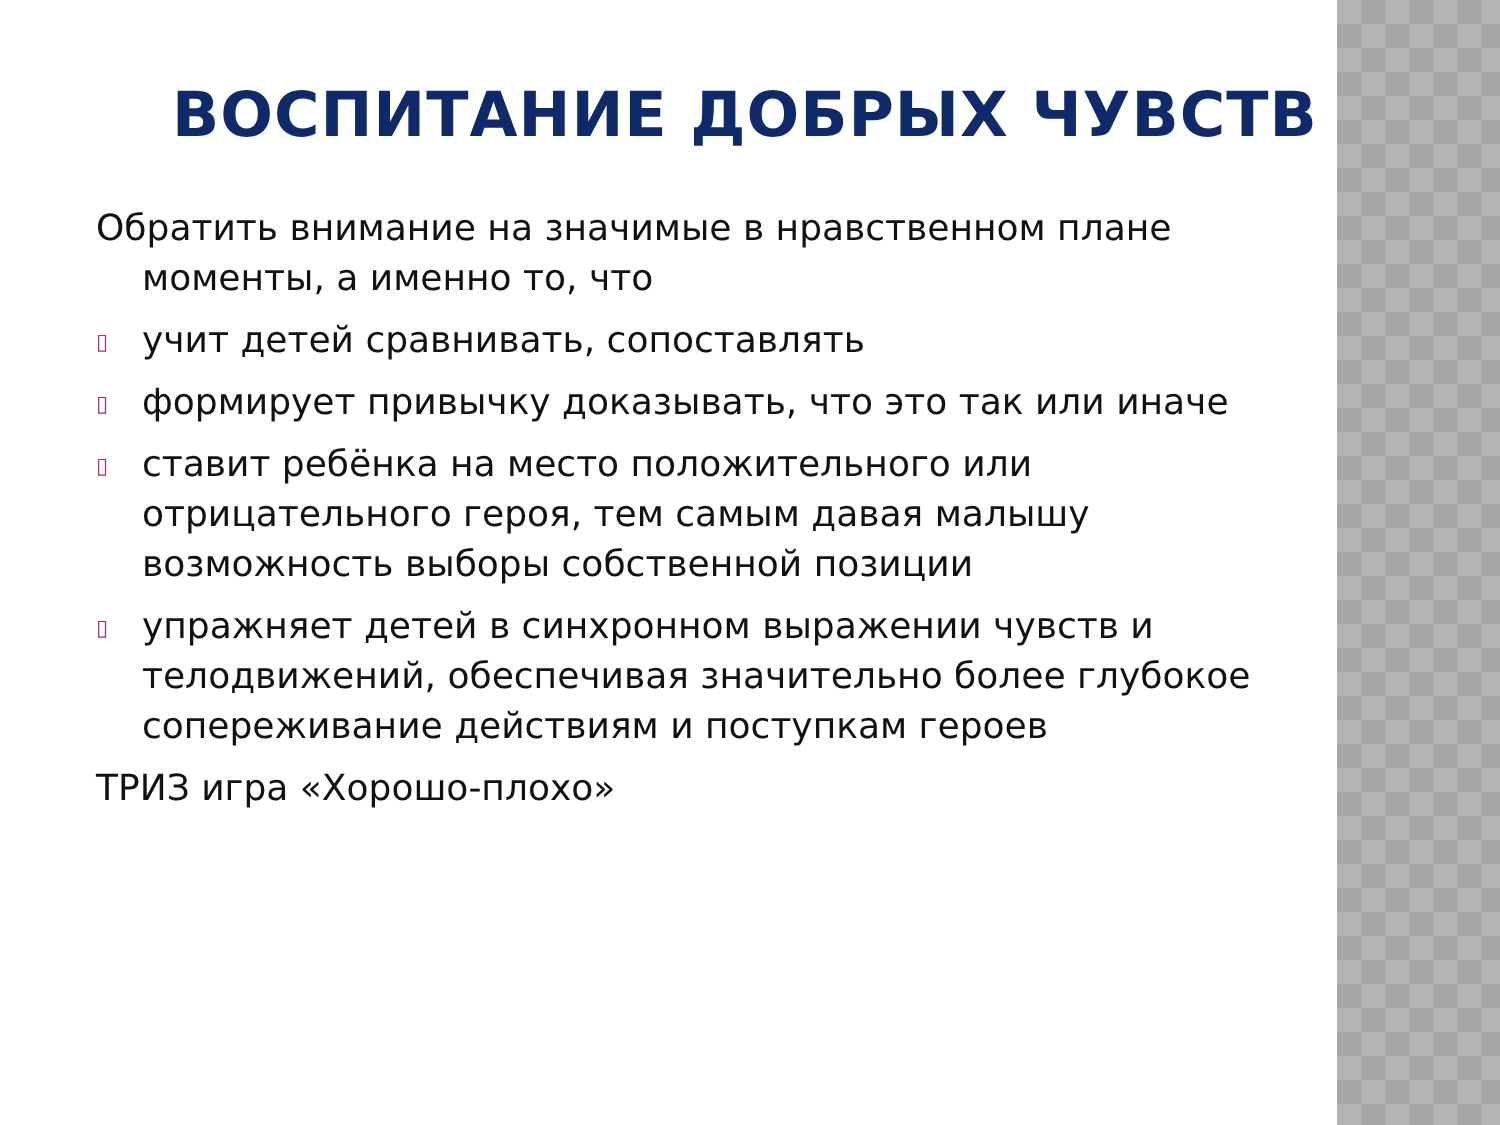ВОСПИТАНИЕ ДОБРЫХ ЧУВСТВ
Обратить внимание на значимые в нравственном плане моменты, а именно то, что
▯ учит детей сравнивать, сопоставлять
▯ формирует привычку доказывать, что это так или иначе
▯ ставит ребёнка на место положительного или отрицательного героя, тем самым давая малышу возможность выборы собственной позиции
▯ упражняет детей в синхронном выражении чувств и телодвижений, обеспечивая значительно более глубокое сопереживание действиям и поступкам героев
ТРИЗ игра «Хорошо-плохо»